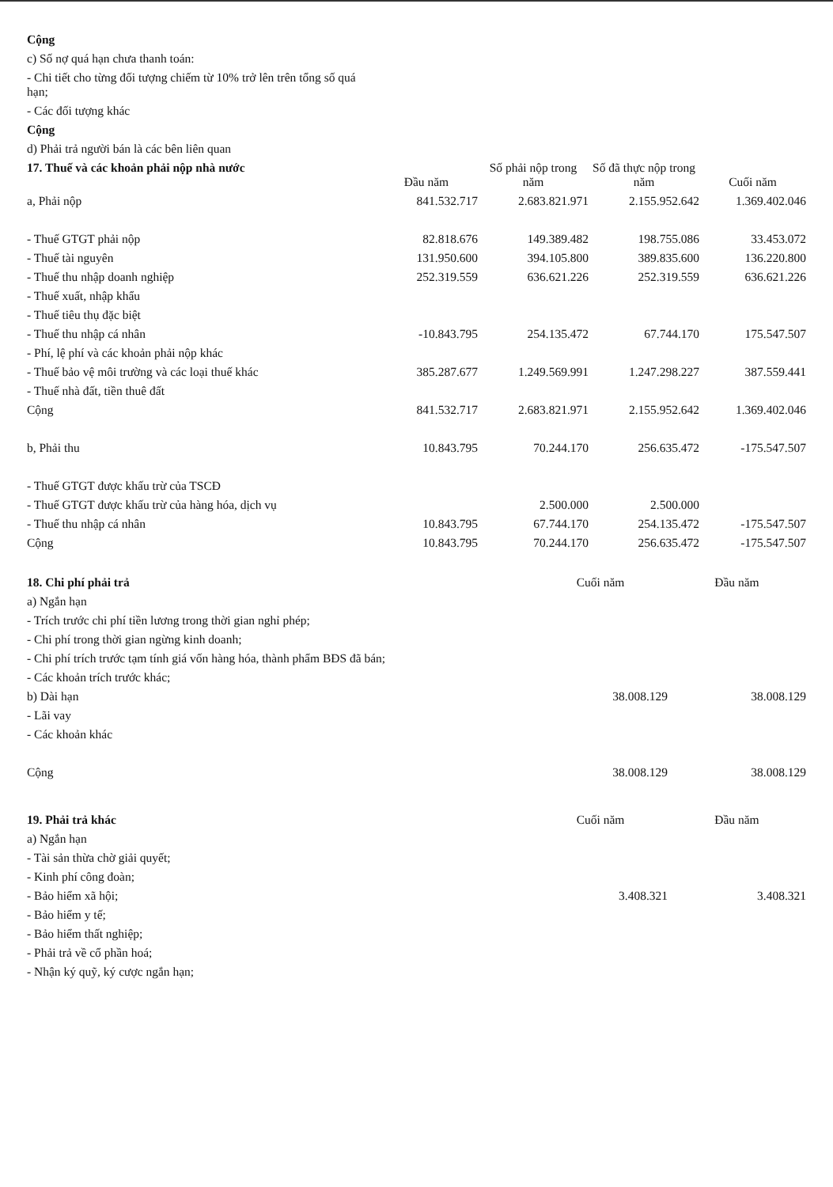| Cộng | | | | |
| c) Số nợ quá hạn chưa thanh toán: | | | | |
| - Chi tiết cho từng đối tượng chiếm từ 10% trở lên trên tổng số quá hạn; | | | | |
| - Các đối tượng khác | | | | |
| Cộng | | | | |
| d) Phải trả người bán là các bên liên quan | | | | |
| 17. Thuế và các khoản phải nộp nhà nước | Đầu năm | Số phải nộp trong năm | Số đã thực nộp trong năm | Cuối năm |
| a, Phải nộp | 841.532.717 | 2.683.821.971 | 2.155.952.642 | 1.369.402.046 |
| - Thuế GTGT phải nộp | 82.818.676 | 149.389.482 | 198.755.086 | 33.453.072 |
| - Thuế tài nguyên | 131.950.600 | 394.105.800 | 389.835.600 | 136.220.800 |
| - Thuế thu nhập doanh nghiệp | 252.319.559 | 636.621.226 | 252.319.559 | 636.621.226 |
| - Thuế xuất, nhập khẩu | | | | |
| - Thuế tiêu thụ đặc biệt | | | | |
| - Thuế thu nhập cá nhân | -10.843.795 | 254.135.472 | 67.744.170 | 175.547.507 |
| - Phí, lệ phí và các khoản phải nộp khác | | | | |
| - Thuế bảo vệ môi trường và các loại thuế khác | 385.287.677 | 1.249.569.991 | 1.247.298.227 | 387.559.441 |
| - Thuế nhà đất, tiền thuê đất | | | | |
| Cộng | 841.532.717 | 2.683.821.971 | 2.155.952.642 | 1.369.402.046 |
| b, Phải thu | 10.843.795 | 70.244.170 | 256.635.472 | -175.547.507 |
| - Thuế GTGT được khấu trừ của TSCĐ | | | | |
| - Thuế GTGT được khấu trừ của hàng hóa, dịch vụ | | 2.500.000 | 2.500.000 | |
| - Thuế thu nhập cá nhân | 10.843.795 | 67.744.170 | 254.135.472 | -175.547.507 |
| Cộng | 10.843.795 | 70.244.170 | 256.635.472 | -175.547.507 |
| 18. Chi phí phải trả | Cuối năm | Đầu năm |
| --- | --- | --- |
| a) Ngắn hạn | | |
| - Trích trước chi phí tiền lương trong thời gian nghỉ phép; | | |
| - Chi phí trong thời gian ngừng kinh doanh; | | |
| - Chi phí trích trước tạm tính giá vốn hàng hóa, thành phẩm BĐS đã bán; | | |
| - Các khoản trích trước khác; | | |
| b) Dài hạn | 38.008.129 | 38.008.129 |
| - Lãi vay | | |
| - Các khoản khác | | |
| Cộng | 38.008.129 | 38.008.129 |
| 19. Phải trả khác | Cuối năm | Đầu năm |
| --- | --- | --- |
| a) Ngắn hạn | | |
| - Tài sản thừa chờ giải quyết; | | |
| - Kinh phí công đoàn; | | |
| - Bảo hiểm xã hội; | 3.408.321 | 3.408.321 |
| - Bảo hiểm y tế; | | |
| - Bảo hiểm thất nghiệp; | | |
| - Phải trả về cổ phần hoá; | | |
| - Nhận ký quỹ, ký cược ngắn hạn; | | |